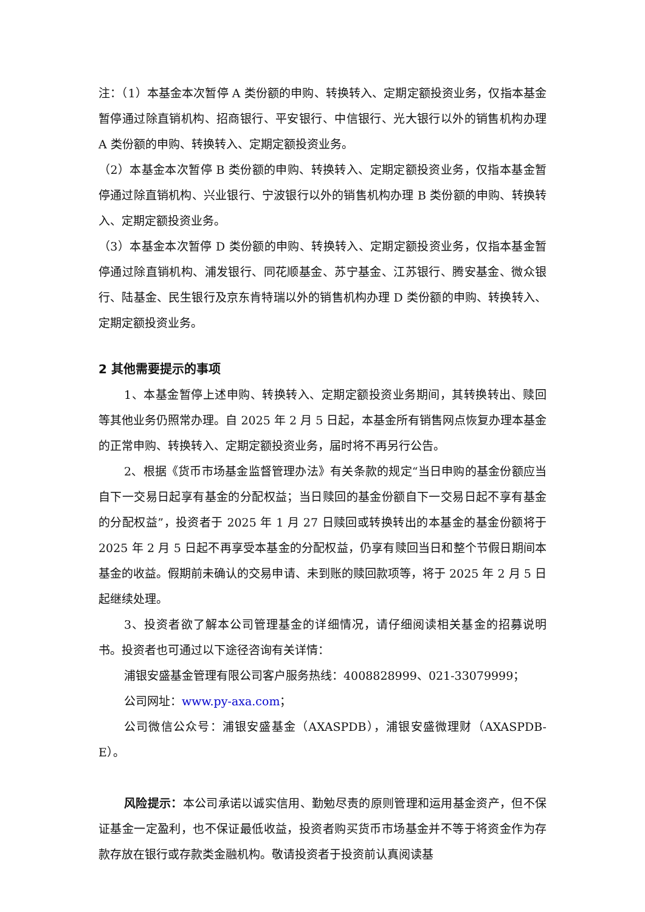注：（1）本基金本次暂停 A 类份额的申购、转换转入、定期定额投资业务，仅指本基金暂停通过除直销机构、招商银行、平安银行、中信银行、光大银行以外的销售机构办理 A 类份额的申购、转换转入、定期定额投资业务。
（2）本基金本次暂停 B 类份额的申购、转换转入、定期定额投资业务，仅指本基金暂停通过除直销机构、兴业银行、宁波银行以外的销售机构办理 B 类份额的申购、转换转入、定期定额投资业务。
（3）本基金本次暂停 D 类份额的申购、转换转入、定期定额投资业务，仅指本基金暂停通过除直销机构、浦发银行、同花顺基金、苏宁基金、江苏银行、腾安基金、微众银行、陆基金、民生银行及京东肯特瑞以外的销售机构办理 D 类份额的申购、转换转入、定期定额投资业务。
2 其他需要提示的事项
1、本基金暂停上述申购、转换转入、定期定额投资业务期间，其转换转出、赎回等其他业务仍照常办理。自 2025 年 2 月 5 日起，本基金所有销售网点恢复办理本基金的正常申购、转换转入、定期定额投资业务，届时将不再另行公告。
2、根据《货币市场基金监督管理办法》有关条款的规定“当日申购的基金份额应当自下一交易日起享有基金的分配权益；当日赎回的基金份额自下一交易日起不享有基金的分配权益”，投资者于 2025 年 1 月 27 日赎回或转换转出的本基金的基金份额将于 2025 年 2 月 5 日起不再享受本基金的分配权益，仍享有赎回当日和整个节假日期间本基金的收益。假期前未确认的交易申请、未到账的赎回款项等，将于 2025 年 2 月 5 日起继续处理。
3、投资者欲了解本公司管理基金的详细情况，请仔细阅读相关基金的招募说明书。投资者也可通过以下途径咨询有关详情：
浦银安盛基金管理有限公司客户服务热线：4008828999、021-33079999；
公司网址：www.py-axa.com；
公司微信公众号：浦银安盛基金（AXASPDB），浦银安盛微理财（AXASPDB-E）。
风险提示：本公司承诺以诚实信用、勤勉尽责的原则管理和运用基金资产，但不保证基金一定盈利，也不保证最低收益，投资者购买货币市场基金并不等于将资金作为存款存放在银行或存款类金融机构。敬请投资者于投资前认真阅读基